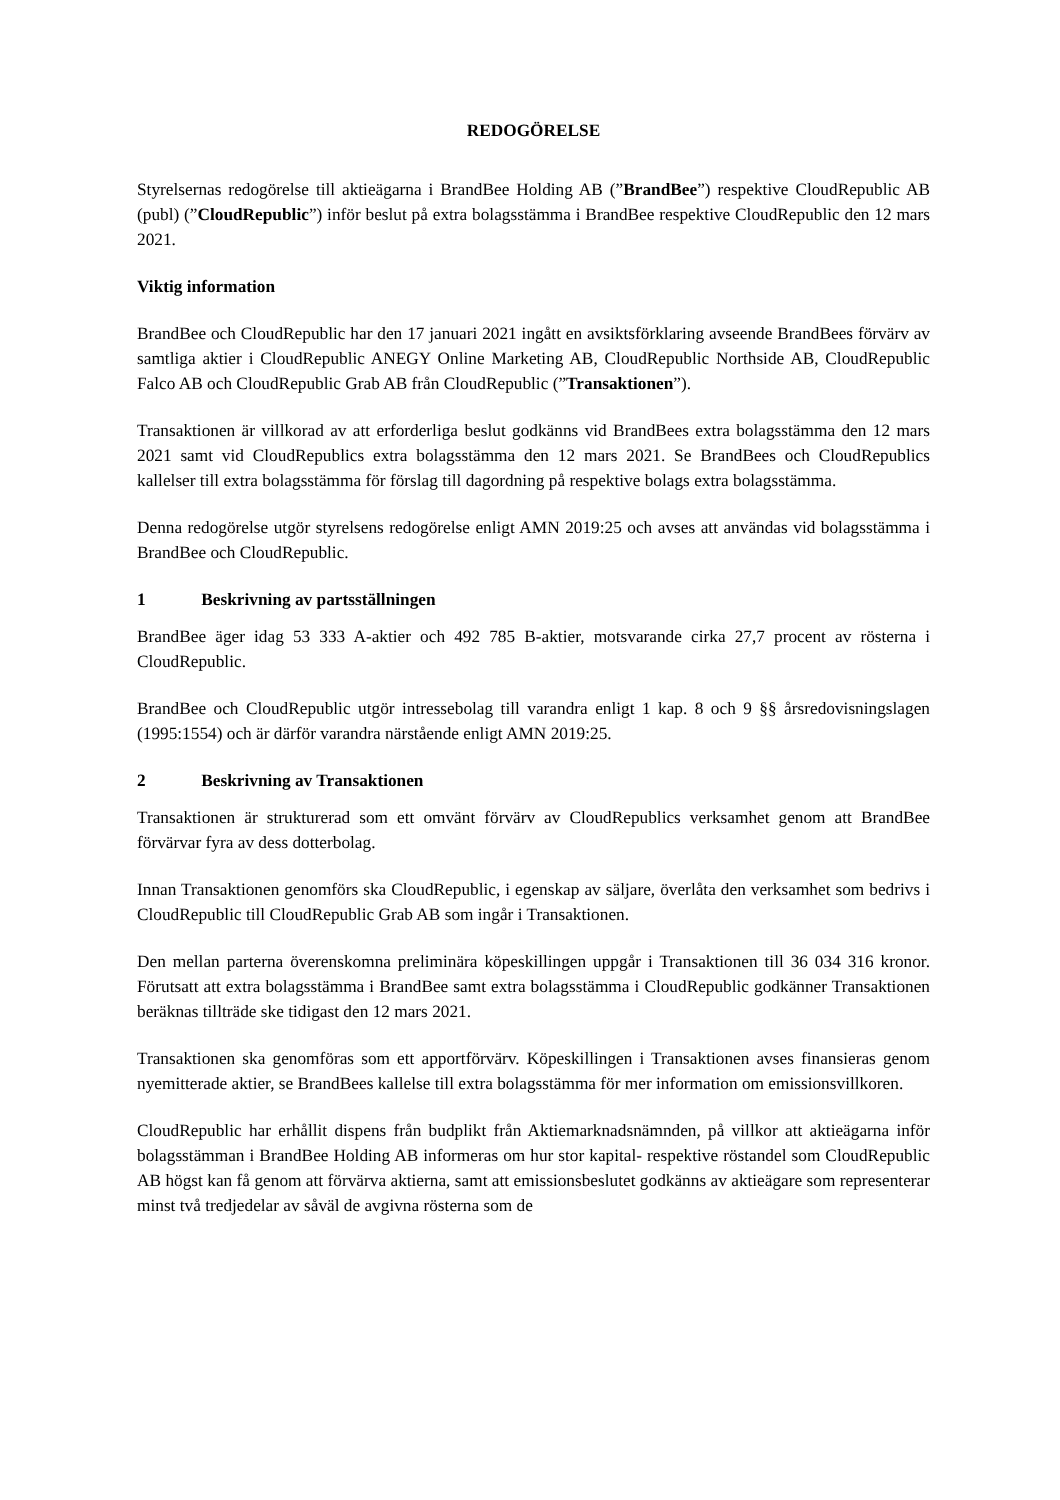REDOGÖRELSE
Styrelsernas redogörelse till aktieägarna i BrandBee Holding AB (”BrandBee”) respektive CloudRepublic AB (publ) (”CloudRepublic”) inför beslut på extra bolagsstämma i BrandBee respektive CloudRepublic den 12 mars 2021.
Viktig information
BrandBee och CloudRepublic har den 17 januari 2021 ingått en avsiktsförklaring avseende BrandBees förvärv av samtliga aktier i CloudRepublic ANEGY Online Marketing AB, CloudRepublic Northside AB, CloudRepublic Falco AB och CloudRepublic Grab AB från CloudRepublic (”Transaktionen”).
Transaktionen är villkorad av att erforderliga beslut godkänns vid BrandBees extra bolagsstämma den 12 mars 2021 samt vid CloudRepublics extra bolagsstämma den 12 mars 2021. Se BrandBees och CloudRepublics kallelser till extra bolagsstämma för förslag till dagordning på respektive bolags extra bolagsstämma.
Denna redogörelse utgör styrelsens redogörelse enligt AMN 2019:25 och avses att användas vid bolagsstämma i BrandBee och CloudRepublic.
1 Beskrivning av partsställningen
BrandBee äger idag 53 333 A-aktier och 492 785 B-aktier, motsvarande cirka 27,7 procent av rösterna i CloudRepublic.
BrandBee och CloudRepublic utgör intressebolag till varandra enligt 1 kap. 8 och 9 §§ årsredovisningslagen (1995:1554) och är därför varandra närstående enligt AMN 2019:25.
2 Beskrivning av Transaktionen
Transaktionen är strukturerad som ett omvänt förvärv av CloudRepublics verksamhet genom att BrandBee förvärvar fyra av dess dotterbolag.
Innan Transaktionen genomförs ska CloudRepublic, i egenskap av säljare, överlåta den verksamhet som bedrivs i CloudRepublic till CloudRepublic Grab AB som ingår i Transaktionen.
Den mellan parterna överenskomna preliminära köpeskillingen uppgår i Transaktionen till 36 034 316 kronor. Förutsatt att extra bolagsstämma i BrandBee samt extra bolagsstämma i CloudRepublic godkänner Transaktionen beräknas tillträde ske tidigast den 12 mars 2021.
Transaktionen ska genomföras som ett apportförvärv. Köpeskillingen i Transaktionen avses finansieras genom nyemitterade aktier, se BrandBees kallelse till extra bolagsstämma för mer information om emissionsvillkoren.
CloudRepublic har erhållit dispens från budplikt från Aktiemarknadsnämnden, på villkor att aktieägarna inför bolagsstämman i BrandBee Holding AB informeras om hur stor kapital- respektive röstandel som CloudRepublic AB högst kan få genom att förvärva aktierna, samt att emissionsbeslutet godkänns av aktieägare som representerar minst två tredjedelar av såväl de avgivna rösterna som de